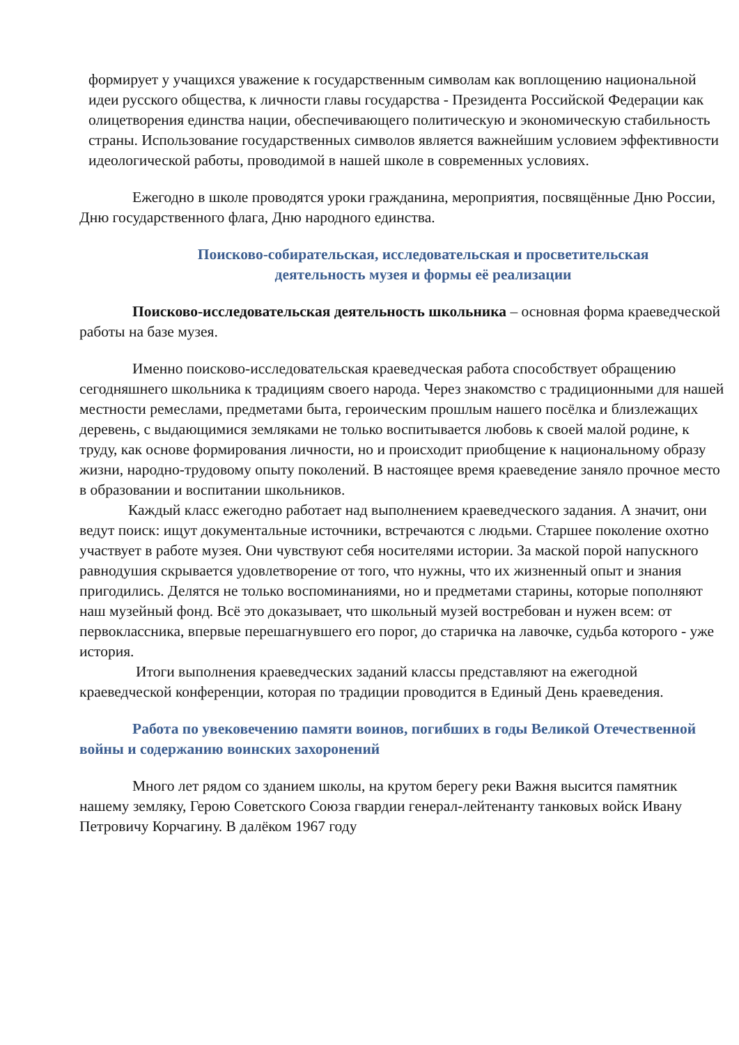формирует у учащихся уважение к государственным символам как воплощению национальной идеи русского общества, к личности главы государства - Президента Российской Федерации как олицетворения единства нации, обеспечивающего политическую и экономическую стабильность страны. Использование государственных символов является важнейшим условием эффективности идеологической работы, проводимой в нашей школе в современных условиях.
Ежегодно в школе проводятся уроки гражданина, мероприятия, посвящённые Дню России, Дню государственного флага, Дню народного единства.
Поисково-собирательская, исследовательская и просветительская
деятельность музея и формы её реализации
Поисково-исследовательская деятельность школьника – основная форма краеведческой работы на базе музея.
Именно поисково-исследовательская краеведческая работа способствует обращению сегодняшнего школьника к традициям своего народа. Через знакомство с традиционными для нашей местности ремеслами, предметами быта, героическим прошлым нашего посёлка и близлежащих деревень, с выдающимися земляками не только воспитывается любовь к своей малой родине, к труду, как основе формирования личности, но и происходит приобщение к национальному образу жизни, народно-трудовому опыту поколений. В настоящее время краеведение заняло прочное место в образовании и воспитании школьников.
Каждый класс ежегодно работает над выполнением краеведческого задания. А значит, они ведут поиск: ищут документальные источники, встречаются с людьми. Старшее поколение охотно участвует в работе музея. Они чувствуют себя носителями истории. За маской порой напускного равнодушия скрывается удовлетворение от того, что нужны, что их жизненный опыт и знания пригодились. Делятся не только воспоминаниями, но и предметами старины, которые пополняют наш музейный фонд. Всё это доказывает, что школьный музей востребован и нужен всем: от первоклассника, впервые перешагнувшего его порог, до старичка на лавочке, судьба которого - уже история.
Итоги выполнения краеведческих заданий классы представляют на ежегодной краеведческой конференции, которая по традиции проводится в Единый День краеведения.
Работа по увековечению памяти воинов, погибших в годы Великой Отечественной войны и содержанию воинских захоронений
Много лет рядом со зданием школы, на крутом берегу реки Важня высится памятник нашему земляку, Герою Советского Союза гвардии генерал-лейтенанту танковых войск Ивану Петровичу Корчагину. В далёком 1967 году